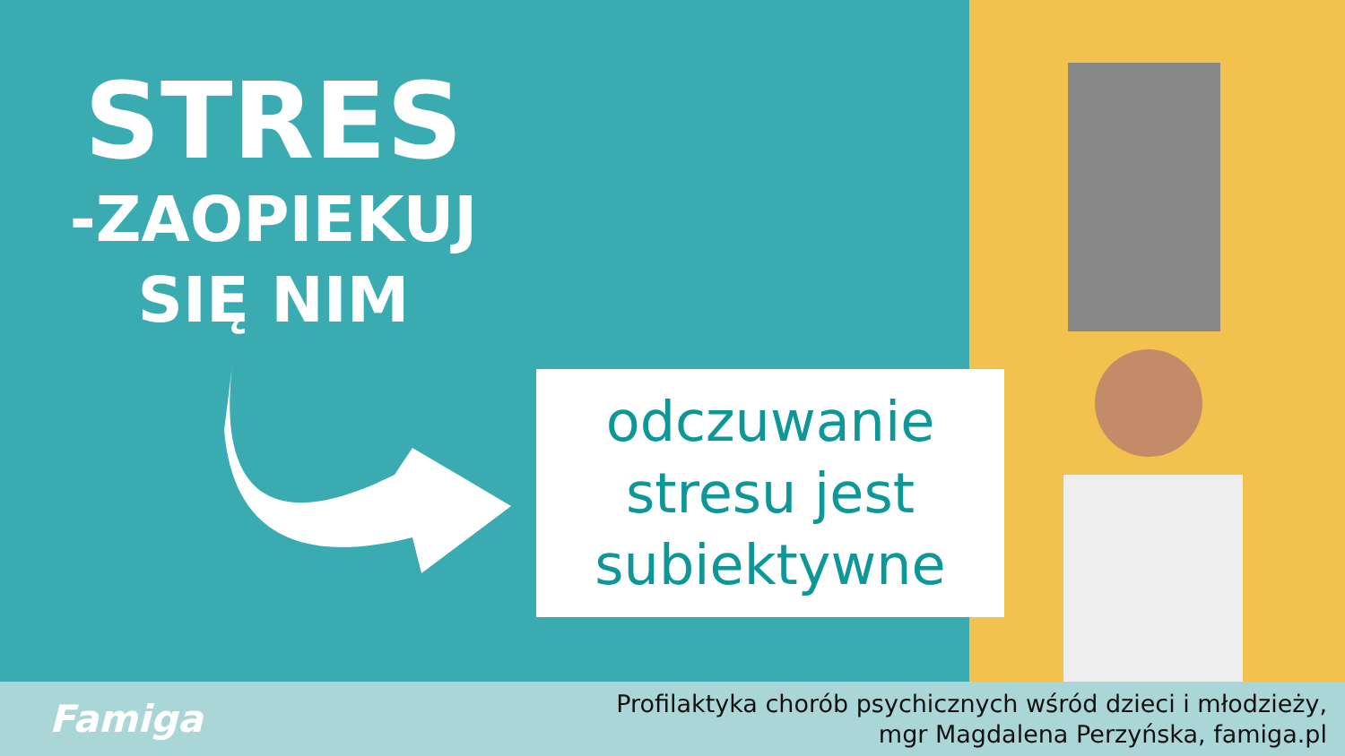STRES
-ZAOPIEKUJ
SIĘ NIM
odczuwanie
stresu jest
subiektywne
Famiga
Profilaktyka chorób psychicznych wśród dzieci i młodzieży,
mgr Magdalena Perzyńska, famiga.pl